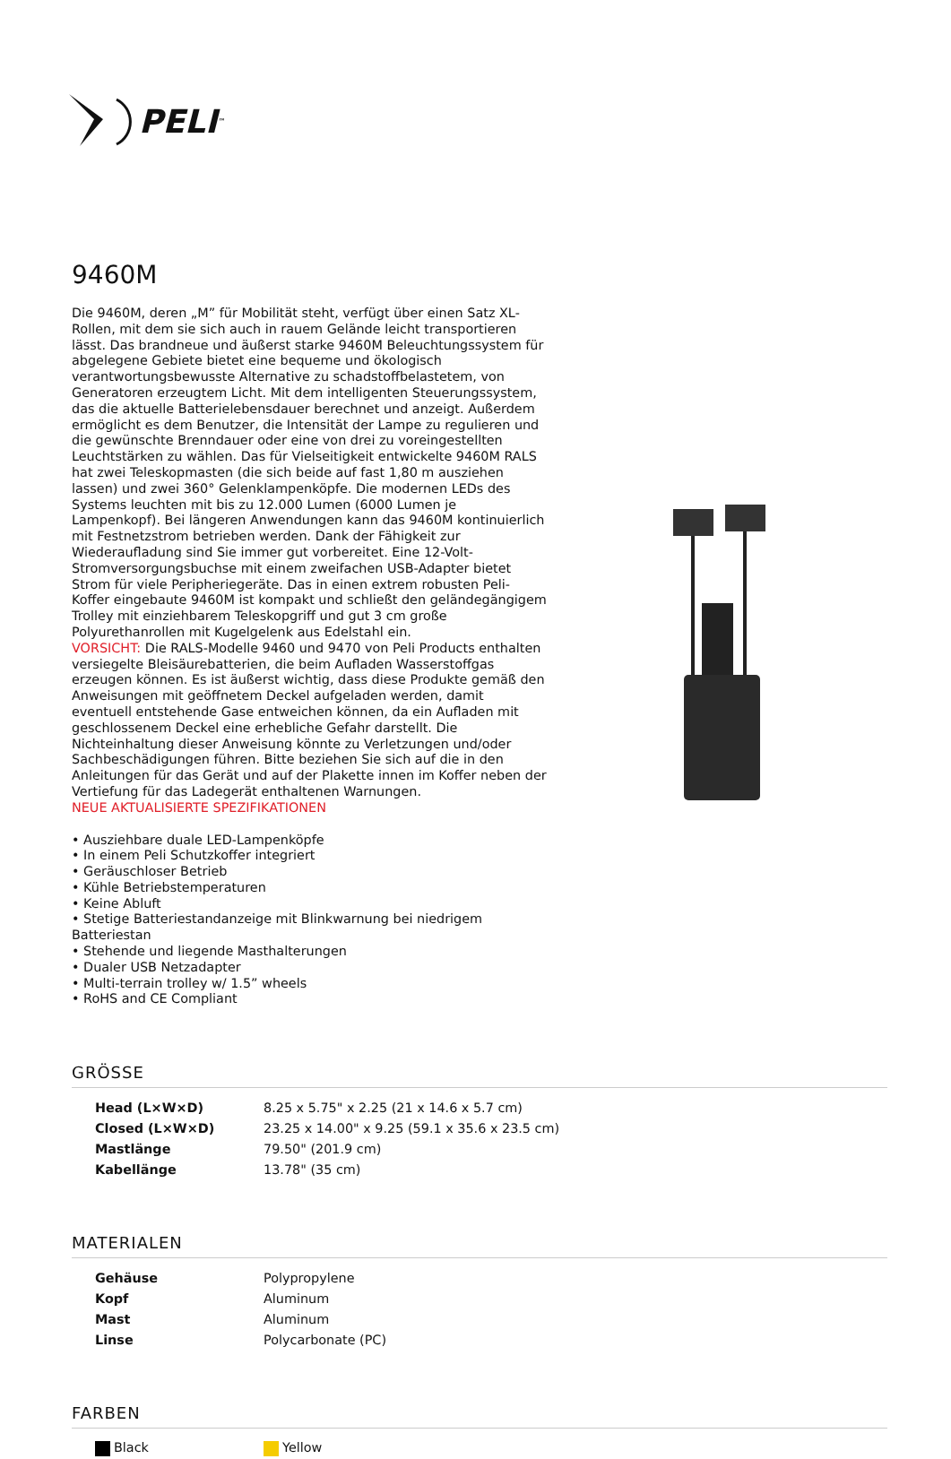PELI<sup>™</sup>
9460M
Die 9460M, deren „M” für Mobilität steht, verfügt über einen Satz XL-Rollen, mit dem sie sich auch in rauem Gelände leicht transportieren lässt. Das brandneue und äußerst starke 9460M Beleuchtungssystem für abgelegene Gebiete bietet eine bequeme und ökologisch verantwortungsbewusste Alternative zu schadstoffbelastetem, von Generatoren erzeugtem Licht. Mit dem intelligenten Steuerungssystem, das die aktuelle Batterielebensdauer berechnet und anzeigt. Außerdem ermöglicht es dem Benutzer, die Intensität der Lampe zu regulieren und die gewünschte Brenndauer oder eine von drei zu voreingestellten Leuchtstärken zu wählen. Das für Vielseitigkeit entwickelte 9460M RALS hat zwei Teleskopmasten (die sich beide auf fast 1,80 m ausziehen lassen) und zwei 360° Gelenklampenköpfe. Die modernen LEDs des Systems leuchten mit bis zu 12.000 Lumen (6000 Lumen je Lampenkopf). Bei längeren Anwendungen kann das 9460M kontinuierlich mit Festnetzstrom betrieben werden. Dank der Fähigkeit zur Wiederaufladung sind Sie immer gut vorbereitet. Eine 12-Volt-Stromversorgungsbuchse mit einem zweifachen USB-Adapter bietet Strom für viele Peripheriegeräte. Das in einen extrem robusten Peli-Koffer eingebaute 9460M ist kompakt und schließt den geländegängigem Trolley mit einziehbarem Teleskopgriff und gut 3 cm große Polyurethanrollen mit Kugelgelenk aus Edelstahl ein.
VORSICHT: Die RALS-Modelle 9460 und 9470 von Peli Products enthalten versiegelte Bleisäurebatterien, die beim Aufladen Wasserstoffgas erzeugen können. Es ist äußerst wichtig, dass diese Produkte gemäß den Anweisungen mit geöffnetem Deckel aufgeladen werden, damit eventuell entstehende Gase entweichen können, da ein Aufladen mit geschlossenem Deckel eine erhebliche Gefahr darstellt. Die Nichteinhaltung dieser Anweisung könnte zu Verletzungen und/oder Sachbeschädigungen führen. Bitte beziehen Sie sich auf die in den Anleitungen für das Gerät und auf der Plakette innen im Koffer neben der Vertiefung für das Ladegerät enthaltenen Warnungen.
NEUE AKTUALISIERTE SPEZIFIKATIONEN
• Ausziehbare duale LED-Lampenköpfe
• In einem Peli Schutzkoffer integriert
• Geräuschloser Betrieb
• Kühle Betriebstemperaturen
• Keine Abluft
• Stetige Batteriestandanzeige mit Blinkwarnung bei niedrigem Batteriestan
• Stehende und liegende Masthalterungen
• Dualer USB Netzadapter
• Multi-terrain trolley w/ 1.5” wheels
• RoHS and CE Compliant
GRÖSSE
| Head (L×W×D) | 8.25 x 5.75" x 2.25 (21 x 14.6 x 5.7 cm) |
| Closed (L×W×D) | 23.25 x 14.00" x 9.25 (59.1 x 35.6 x 23.5 cm) |
| Mastlänge | 79.50" (201.9 cm) |
| Kabellänge | 13.78" (35 cm) |
MATERIALEN
| Gehäuse | Polypropylene |
| Kopf | Aluminum |
| Mast | Aluminum |
| Linse | Polycarbonate (PC) |
FARBEN
| Black | Yellow |